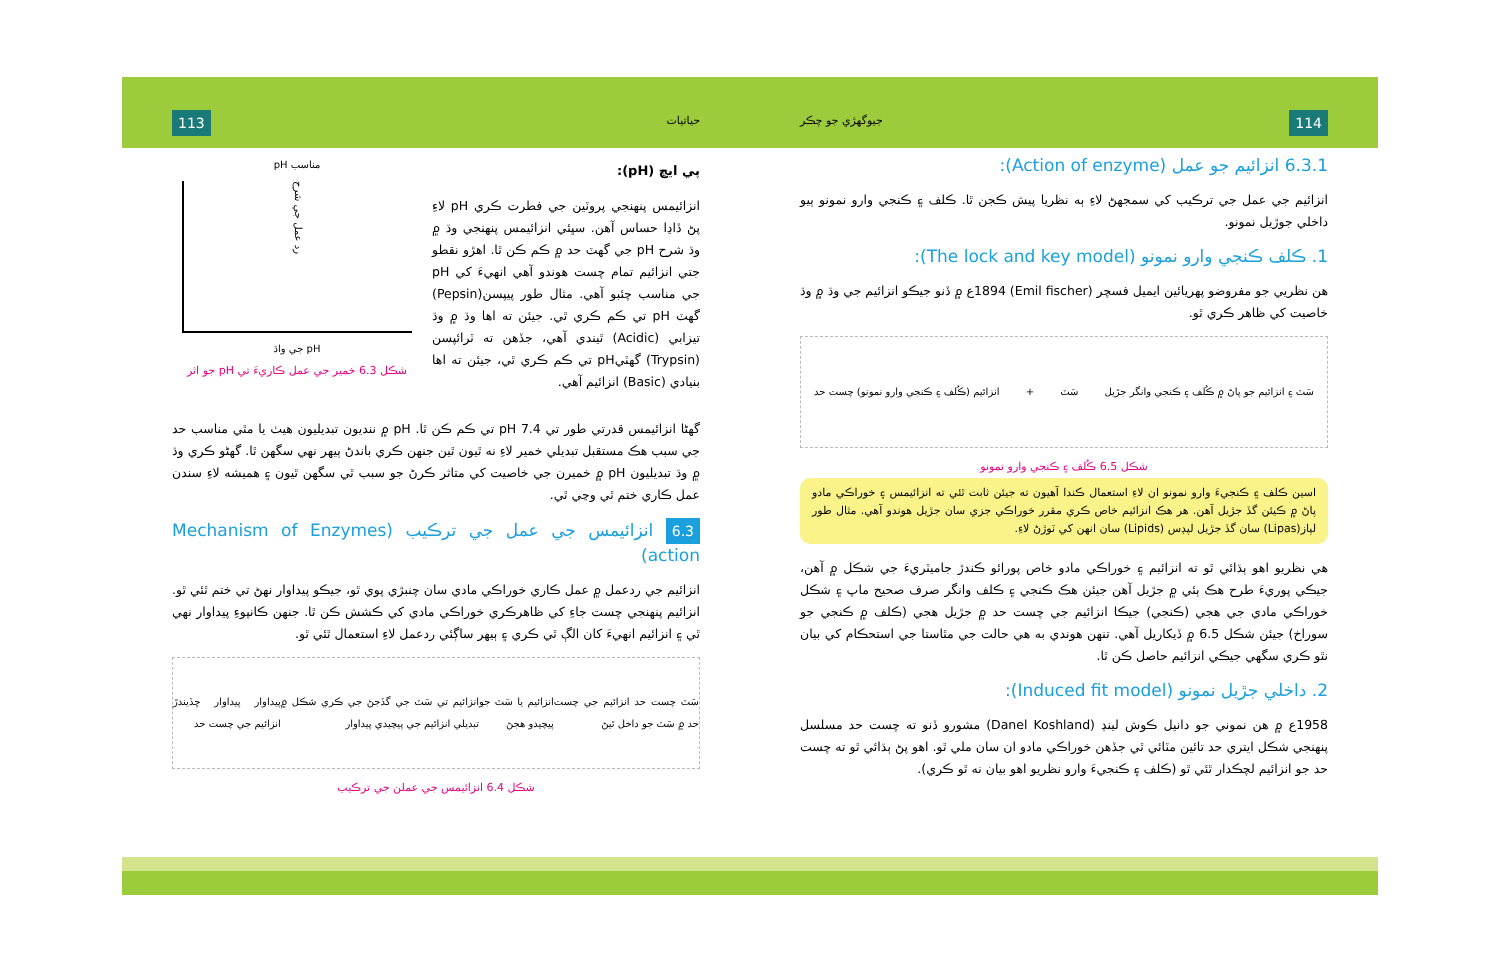114 جيوگهڙي جو چڪر
6.3.1 انزائيم جو عمل (Action of enzyme):
انزائيم جي عمل جي ترڪيب کي سمجهڻ لاءِ ٻه نظريا پيش ڪجن ٿا. ڪلف ۽ ڪنجي وارو نمونو ٻيو داخلي جوڙيل نمونو.
1. ڪلف ڪنجي وارو نمونو (The lock and key model):
هن نظريي جو مفروضو پهريائين ايميل فسچر (Emil fischer) 1894ع ۾ ڏنو جيڪو انزائيم جي وڌ ۾ وڌ خاصيت کي ظاهر ڪري ٿو.
سَٽ ۽ انزائيم جو پاڻ ۾ ڪُلف ۽ ڪنجي وانگر جڙيل سَٽ + انزائيم (ڪُلف ۽ ڪنجي وارو نمونو) چست حد
شڪل 6.5 ڪُلف ۽ ڪنجي وارو نمونو
اسين ڪلف ۽ ڪنجيءَ وارو نمونو ان لاءِ استعمال ڪندا آهيون ته جيئن ثابت ٿئي ته انزائيمس ۽ خوراڪي مادو پاڻ ۾ ڪيئن گڏ جڙيل آهن. هر هڪ انزائيم خاص ڪري مقرر خوراڪي جزي سان جڙيل هوندو آهي. مثال طور لپاز(Lipas) سان گڏ جڙيل لپڊس (Lipids) سان انهن کي ٽوڙڻ لاءِ.
هي نظريو اهو ٻڌائي ٿو ته انزائيم ۽ خوراڪي مادو خاص پورائو ڪندڙ جاميٽريءَ جي شڪل ۾ آهن، جيڪي پوريءَ طرح هڪ ٻئي ۾ جڙيل آهن جيئن هڪ ڪنجي ۽ ڪلف وانگر صرف صحيح ماپ ۽ شڪل خوراڪي مادي جي هجي (ڪنجي) جيڪا انزائيم جي چست حد ۾ جڙيل هجي (ڪلف ۾ ڪنجي جو سوراخ) جيئن شڪل 6.5 ۾ ڏيکاريل آهي. تنهن هوندي به هي حالت جي مٿاستا جي استحڪام کي بيان نٿو ڪري سگهي جيڪي انزائيم حاصل ڪن ٿا.
2. داخلي جڙيل نمونو (Induced fit model):
1958ع ۾ هن نموني جو دانيل ڪوش لينڊ (Danel Koshland) مشورو ڏنو ته چست حد مسلسل پنهنجي شڪل ايتري حد تائين مٽائي ٿي جڏهن خوراڪي مادو ان سان ملي ٿو. اهو پڻ ٻڌائي ٿو ته چست حد جو انزائيم لچڪدار ٿئي ٿو (ڪلف ۽ ڪنجيءَ وارو نظريو اهو بيان نه ٿو ڪري).
حياتيات 113
پي ايڇ (pH):
انزائيمس پنهنجي پروٽين جي فطرت ڪري pH لاءِ پڻ ڏاڍا حساس آهن. سڀئي انزائيمس پنهنجي وڌ ۾ وڌ شرح pH جي گهٽ حد ۾ ڪم ڪن ٿا. اهڙو نقطو جتي انزائيم تمام چست هوندو آهي انهيءَ کي pH جي مناسب چئبو آهي. مثال طور پيپسن(Pepsin) گهٽ pH تي ڪم ڪري ٿي. جيئن ته اها وڌ ۾ وڌ تيزابي (Acidic) ٿيندي آهي، جڏهن ته ٽرائپسن (Trypsin) گهٽيpH تي ڪم ڪري ٿي، جيئن ته اها بنيادي (Basic) انزائيم آهي.
مناسب pH
رد عمل جي شرح
pH جي واڌ
شڪل 6.3 خمير جي عمل ڪاريءَ تي pH جو اثر
گهڻا انزائيمس قدرتي طور تي pH 7.4 تي ڪم ڪن ٿا. pH ۾ ننديون تبديليون هيٺ يا مٿي مناسب حد جي سبب هڪ مستقبل تبديلي خمير لاءِ نه ٿيون ٿين جنهن ڪري باندڻ ٻيهر نهي سگهن ٿا. گهڻو ڪري وڌ ۾ وڌ تبديليون pH ۾ خميرن جي خاصيت کي متاثر ڪرڻ جو سبب ٿي سگهن ٿيون ۽ هميشه لاءِ سندن عمل ڪاري ختم ٿي وڃي ٿي.
6.3 انزائيمس جي عمل جي ترڪيب (Mechanism of Enzymes action)
انزائيم جي ردعمل ۾ عمل ڪاري خوراڪي مادي سان چنبڙي پوي ٿو، جيڪو پيداوار نهڻ تي ختم ٿئي ٿو. انزائيم پنهنجي چست جاءِ کي ظاهرڪري خوراڪي مادي کي ڪشش ڪن ٿا. جنهن ڪانپوءِ پيداوار نهي ٿي ۽ انزائيم انهيءَ کان الڳ ٿي ڪري ۽ ٻيهر ساڳئي ردعمل لاءِ استعمال ٿئي ٿو.
سَٽ چست حد انزائيم جي چست حد ۾ سَٽ جو داخل ٿيڻ انزائيم يا سَٽ جو پيچيدو هجڻ انزائيم تي سَٽ جي گڏجڻ جي ڪري شڪل ۾ تبديلي انزائيم جي پيچيدي پيداوار پيداوار پيداوار ڇڏيندڙ انزائيم جي چست حد
شڪل 6.4 انزائيمس جي عملن جي ترڪيب